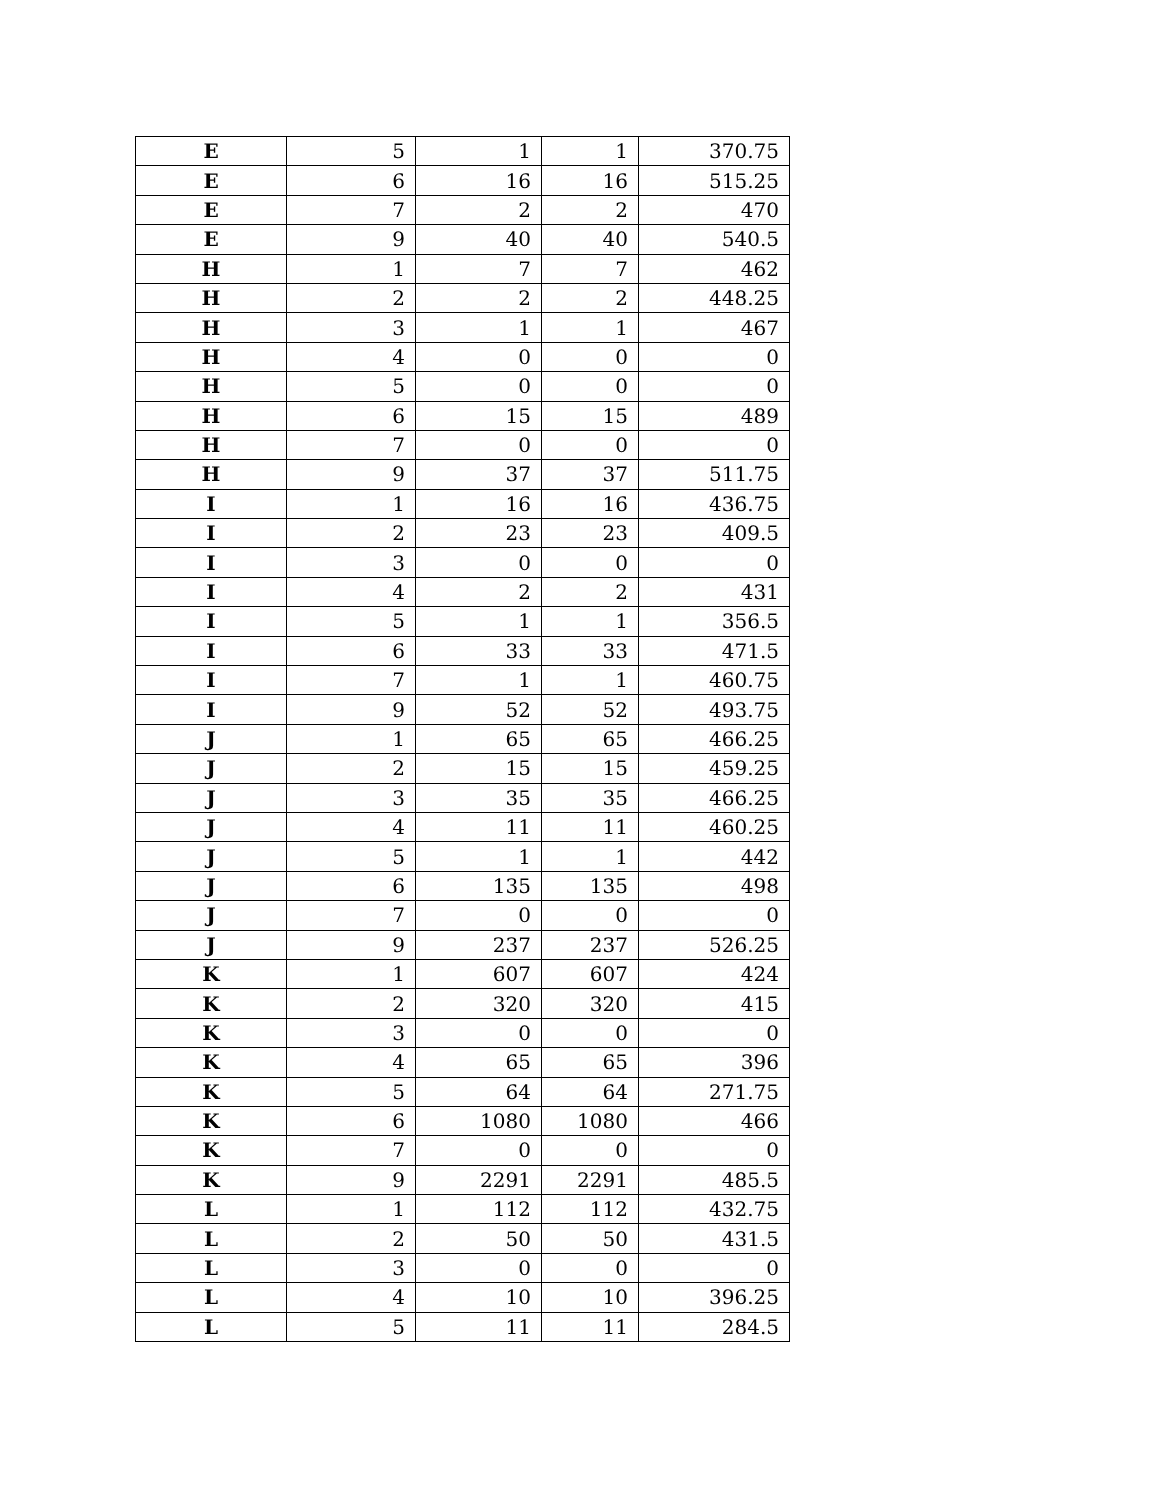| E | 5 | 1 | 1 | 370.75 |
| E | 6 | 16 | 16 | 515.25 |
| E | 7 | 2 | 2 | 470 |
| E | 9 | 40 | 40 | 540.5 |
| H | 1 | 7 | 7 | 462 |
| H | 2 | 2 | 2 | 448.25 |
| H | 3 | 1 | 1 | 467 |
| H | 4 | 0 | 0 | 0 |
| H | 5 | 0 | 0 | 0 |
| H | 6 | 15 | 15 | 489 |
| H | 7 | 0 | 0 | 0 |
| H | 9 | 37 | 37 | 511.75 |
| I | 1 | 16 | 16 | 436.75 |
| I | 2 | 23 | 23 | 409.5 |
| I | 3 | 0 | 0 | 0 |
| I | 4 | 2 | 2 | 431 |
| I | 5 | 1 | 1 | 356.5 |
| I | 6 | 33 | 33 | 471.5 |
| I | 7 | 1 | 1 | 460.75 |
| I | 9 | 52 | 52 | 493.75 |
| J | 1 | 65 | 65 | 466.25 |
| J | 2 | 15 | 15 | 459.25 |
| J | 3 | 35 | 35 | 466.25 |
| J | 4 | 11 | 11 | 460.25 |
| J | 5 | 1 | 1 | 442 |
| J | 6 | 135 | 135 | 498 |
| J | 7 | 0 | 0 | 0 |
| J | 9 | 237 | 237 | 526.25 |
| K | 1 | 607 | 607 | 424 |
| K | 2 | 320 | 320 | 415 |
| K | 3 | 0 | 0 | 0 |
| K | 4 | 65 | 65 | 396 |
| K | 5 | 64 | 64 | 271.75 |
| K | 6 | 1080 | 1080 | 466 |
| K | 7 | 0 | 0 | 0 |
| K | 9 | 2291 | 2291 | 485.5 |
| L | 1 | 112 | 112 | 432.75 |
| L | 2 | 50 | 50 | 431.5 |
| L | 3 | 0 | 0 | 0 |
| L | 4 | 10 | 10 | 396.25 |
| L | 5 | 11 | 11 | 284.5 |